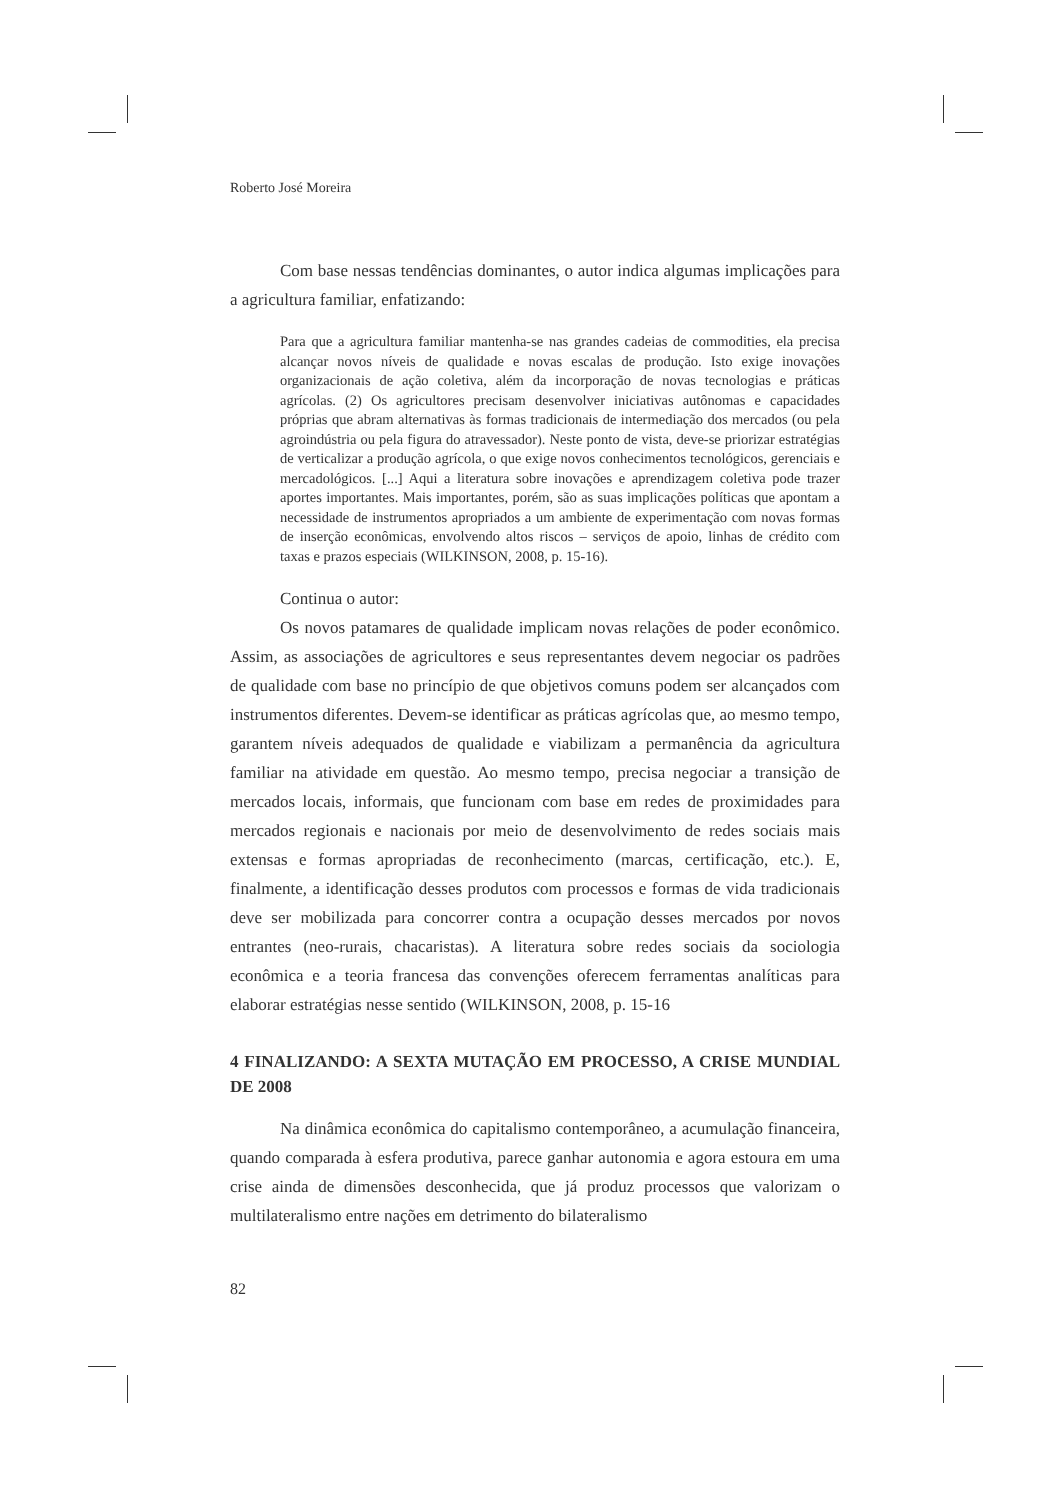Roberto José Moreira
Com base nessas tendências dominantes, o autor indica algumas implicações para a agricultura familiar, enfatizando:
Para que a agricultura familiar mantenha-se nas grandes cadeias de commodities, ela precisa alcançar novos níveis de qualidade e novas escalas de produção. Isto exige inovações organizacionais de ação coletiva, além da incorporação de novas tecnologias e práticas agrícolas. (2) Os agricultores precisam desenvolver iniciativas autônomas e capacidades próprias que abram alternativas às formas tradicionais de intermediação dos mercados (ou pela agroindústria ou pela figura do atravessador). Neste ponto de vista, deve-se priorizar estratégias de verticalizar a produção agrícola, o que exige novos conhecimentos tecnológicos, gerenciais e mercadológicos. [...] Aqui a literatura sobre inovações e aprendizagem coletiva pode trazer aportes importantes. Mais importantes, porém, são as suas implicações políticas que apontam a necessidade de instrumentos apropriados a um ambiente de experimentação com novas formas de inserção econômicas, envolvendo altos riscos – serviços de apoio, linhas de crédito com taxas e prazos especiais (WILKINSON, 2008, p. 15-16).
Continua o autor:
Os novos patamares de qualidade implicam novas relações de poder econômico. Assim, as associações de agricultores e seus representantes devem negociar os padrões de qualidade com base no princípio de que objetivos comuns podem ser alcançados com instrumentos diferentes. Devem-se identificar as práticas agrícolas que, ao mesmo tempo, garantem níveis adequados de qualidade e viabilizam a permanência da agricultura familiar na atividade em questão. Ao mesmo tempo, precisa negociar a transição de mercados locais, informais, que funcionam com base em redes de proximidades para mercados regionais e nacionais por meio de desenvolvimento de redes sociais mais extensas e formas apropriadas de reconhecimento (marcas, certificação, etc.). E, finalmente, a identificação desses produtos com processos e formas de vida tradicionais deve ser mobilizada para concorrer contra a ocupação desses mercados por novos entrantes (neo-rurais, chacaristas). A literatura sobre redes sociais da sociologia econômica e a teoria francesa das convenções oferecem ferramentas analíticas para elaborar estratégias nesse sentido (WILKINSON, 2008, p. 15-16
4 FINALIZANDO: A SEXTA MUTAÇÃO EM PROCESSO, A CRISE MUNDIAL DE 2008
Na dinâmica econômica do capitalismo contemporâneo, a acumulação financeira, quando comparada à esfera produtiva, parece ganhar autonomia e agora estoura em uma crise ainda de dimensões desconhecida, que já produz processos que valorizam o multilateralismo entre nações em detrimento do bilateralismo
82